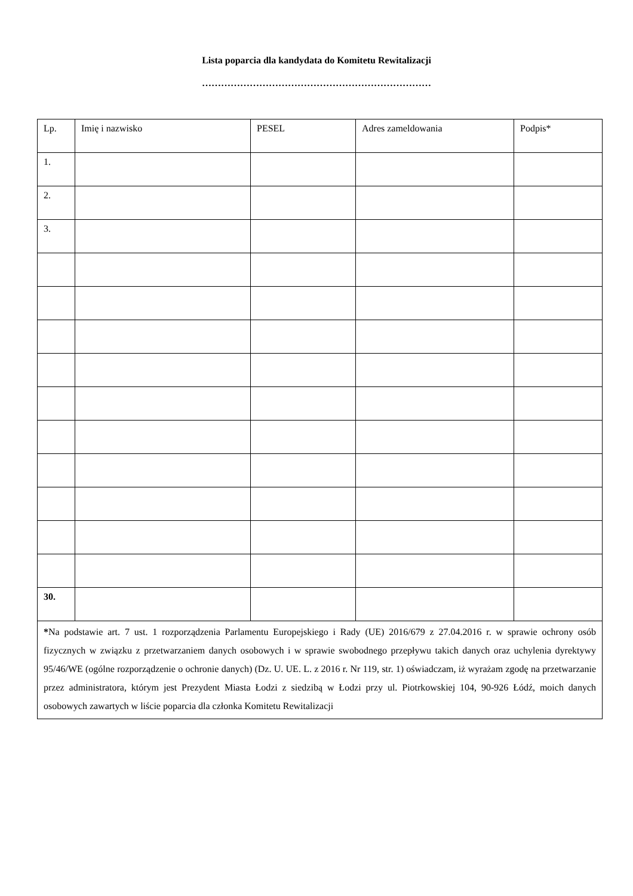Lista poparcia dla kandydata do Komitetu Rewitalizacji
………………………………………………………………
| Lp. | Imię i nazwisko | PESEL | Adres zameldowania | Podpis* |
| 1. | | | | |
| 2. | | | | |
| 3. | | | | |
| 30. | | | | |
| * Na podstawie art. 7 ust. 1 rozporządzenia Parlamentu Europejskiego i Rady (UE) 2016/679 z 27.04.2016 r. w sprawie ochrony osób fizycznych w związku z przetwarzaniem danych osobowych i w sprawie swobodnego przepływu takich danych oraz uchylenia dyrektywy 95/46/WE (ogólne rozporządzenie o ochronie danych) (Dz. U. UE. L. z 2016 r. Nr 119, str. 1) oświadczam, iż wyrażam zgodę na przetwarzanie przez administratora, którym jest Prezydent Miasta Łodzi z siedzibą w Łodzi przy ul. Piotrkowskiej 104, 90-926 Łódź, moich danych osobowych zawartych w liście poparcia dla członka Komitetu Rewitalizacji | | | | |